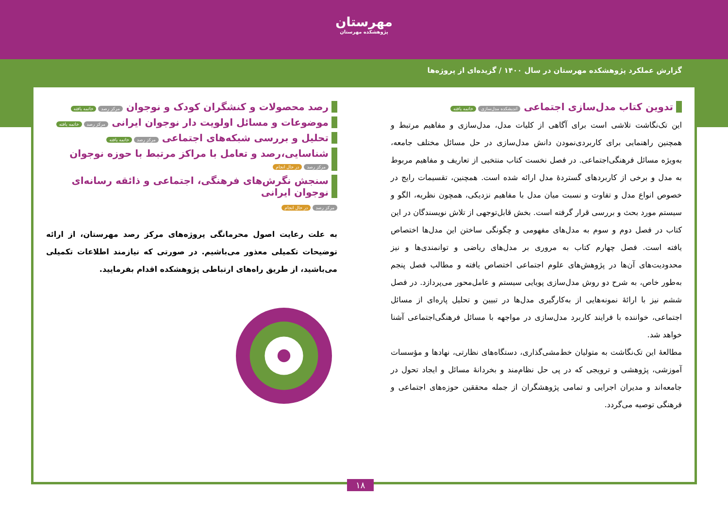مهرستان
پژوهشکده مهرستان
گزارش عملکرد پژوهشکده مهرستان در سال ۱۴۰۰ / گزیده‌ای از پروژه‌ها
تدوین کتاب مدل‌سازی اجتماعی اندیشکده مدل‌سازی خاتمه یافته
این تک‌نگاشت تلاشی است برای آگاهی از کلیات مدل، مدل‌سازی و مفاهیم مرتبط و همچنین راهنمایی برای کاربردی‌نمودن دانش مدل‌سازی در حل مسائل مختلف جامعه، به‌ویژه مسائل فرهنگی‌اجتماعی. در فصل نخست کتاب منتخبی از تعاریف و مفاهیم مربوط به مدل و برخی از کاربردهای گستردهٔ مدل ارائه شده است. همچنین، تقسیمات رایج در خصوص انواع مدل و تفاوت و نسبت میان مدل با مفاهیم نزدیکی، همچون نظریه، الگو و سیستم مورد بحث و بررسی قرار گرفته است. بخش قابل‌توجهی از تلاش نویسندگان در این کتاب در فصل دوم و سوم به مدل‌های مفهومی و چگونگی ساختن این مدل‌ها اختصاص یافته است. فصل چهارم کتاب به مروری بر مدل‌های ریاضی و توانمندی‌ها و نیز محدودیت‌های آن‌ها در پژوهش‌های علوم اجتماعی اختصاص یافته و مطالب فصل پنجم به‌طور خاص، به شرح دو روش مدل‌سازی پویایی سیستم و عامل‌محور می‌پردازد. در فصل ششم نیز با ارائهٔ نمونه‌هایی از به‌کارگیری مدل‌ها در تبیین و تحلیل پاره‌ای از مسائل اجتماعی، خواننده با فرایند کاربرد مدل‌سازی در مواجهه با مسائل فرهنگی‌اجتماعی آشنا خواهد شد.
مطالعهٔ این تک‌نگاشت به متولیان خط‌مشی‌گذاری، دستگاه‌های نظارتی، نهادها و مؤسسات آموزشی، پژوهشی و ترویجی که در پی حل نظام‌مند و بخردانهٔ مسائل و ایجاد تحول در جامعه‌اند و مدیران اجرایی و تمامی پژوهشگران از جمله محققین حوزه‌های اجتماعی و فرهنگی توصیه می‌گردد.
رصد محصولات و کنشگران کودک و نوجوان مرکز رصد خاتمه یافته
موضوعات و مسائل اولویت دار نوجوان ایرانی مرکز رصد خاتمه یافته
تحلیل و بررسی شبکه‌های اجتماعی مرکز رصد خاتمه یافته
شناسایی،رصد و تعامل با مراکز مرتبط با حوزه نوجوان مرکز رصد در حال انجام
سنجش نگرش‌های فرهنگی، اجتماعی و ذائقه رسانه‌ای نوجوان ایرانی
مرکز رصد در حال انجام
به علت رعایت اصول محرمانگی پروژه‌های مرکز رصد مهرستان، از ارائه توضیحات تکمیلی معذور می‌باشیم. در صورتی که نیازمند اطلاعات تکمیلی می‌باشید، از طریق راه‌های ارتباطی پژوهشکده اقدام بفرمایید.
۱۸